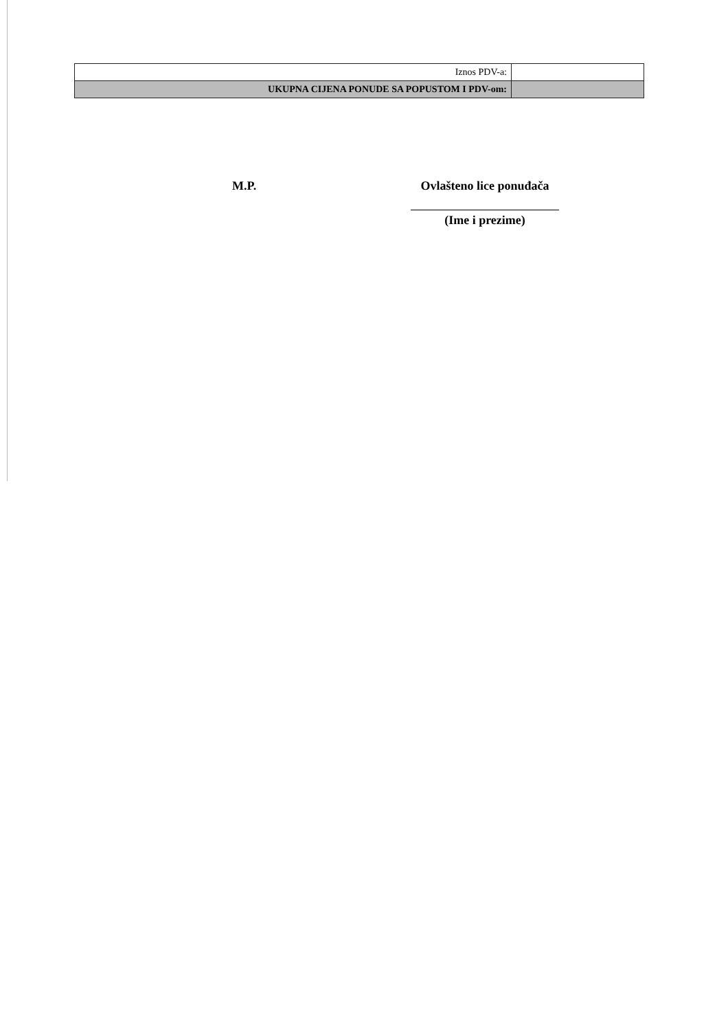| Iznos PDV-a: | |
| UKUPNA CIJENA PONUDE SA POPUSTOM I PDV-om: | |
M.P. Ovlašteno lice ponuđača
(Ime i prezime)